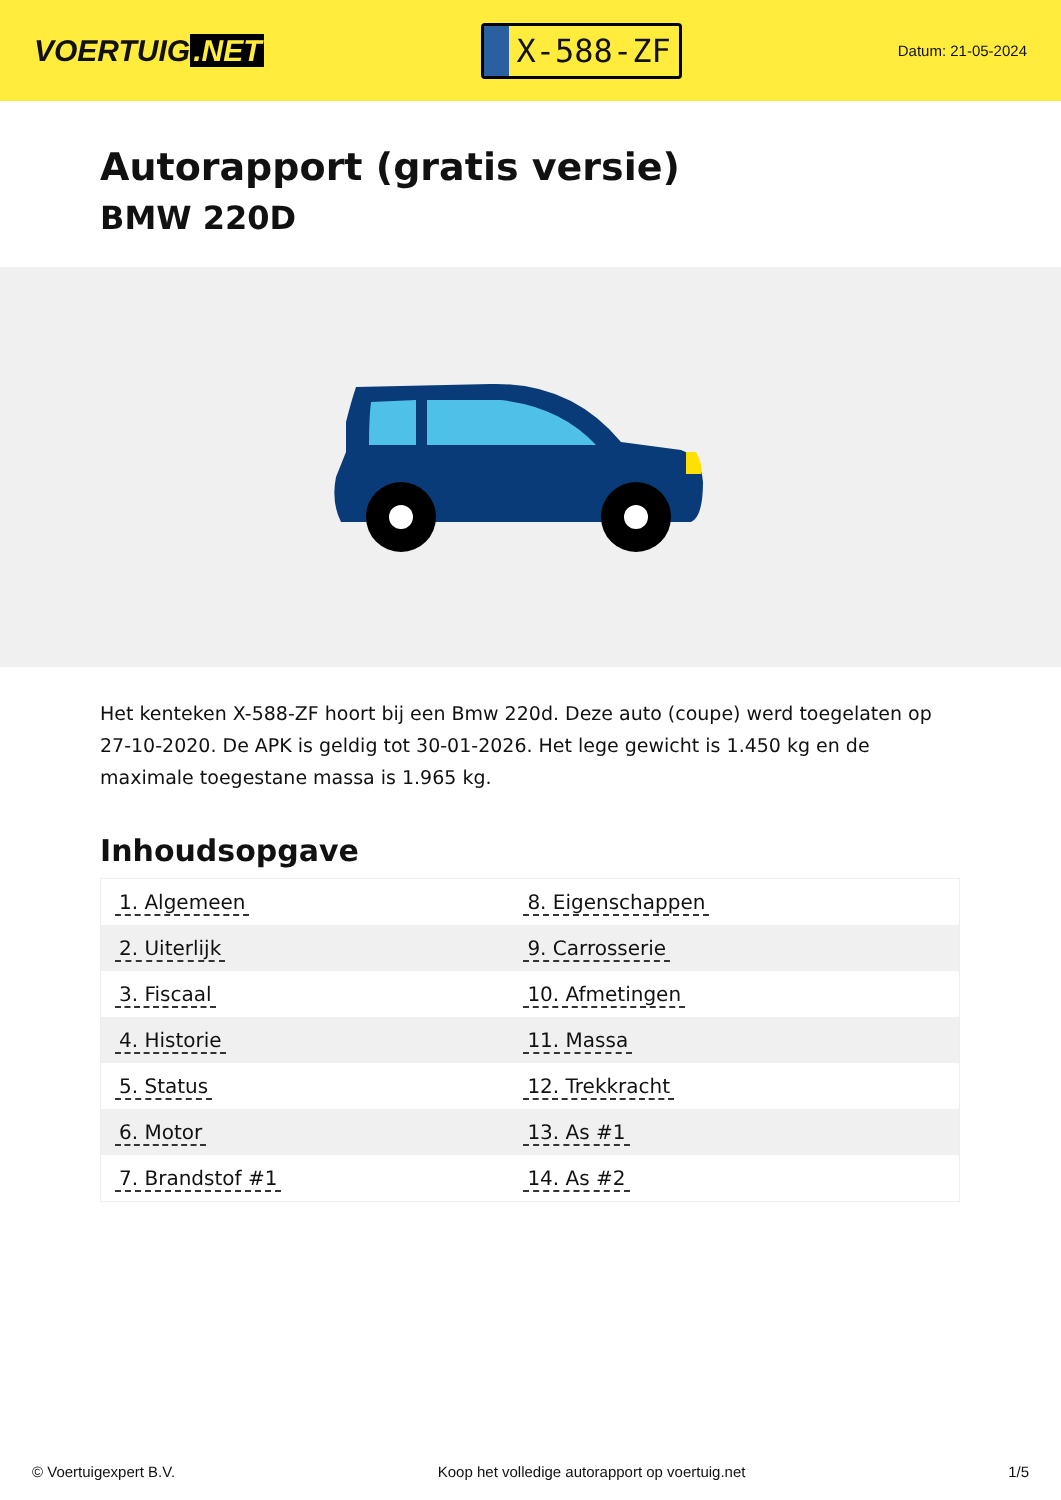VOERTUIG.NET
X-588-ZF
Datum: 21-05-2024
Autorapport (gratis versie)
BMW 220D
Het kenteken X-588-ZF hoort bij een Bmw 220d. Deze auto (coupe) werd toegelaten op 27-10-2020. De APK is geldig tot 30-01-2026. Het lege gewicht is 1.450 kg en de maximale toegestane massa is 1.965 kg.
Inhoudsopgave
| 1. Algemeen | 8. Eigenschappen |
| 2. Uiterlijk | 9. Carrosserie |
| 3. Fiscaal | 10. Afmetingen |
| 4. Historie | 11. Massa |
| 5. Status | 12. Trekkracht |
| 6. Motor | 13. As #1 |
| 7. Brandstof #1 | 14. As #2 |
© Voertuigexpert B.V. Koop het volledige autorapport op voertuig.net 1/5